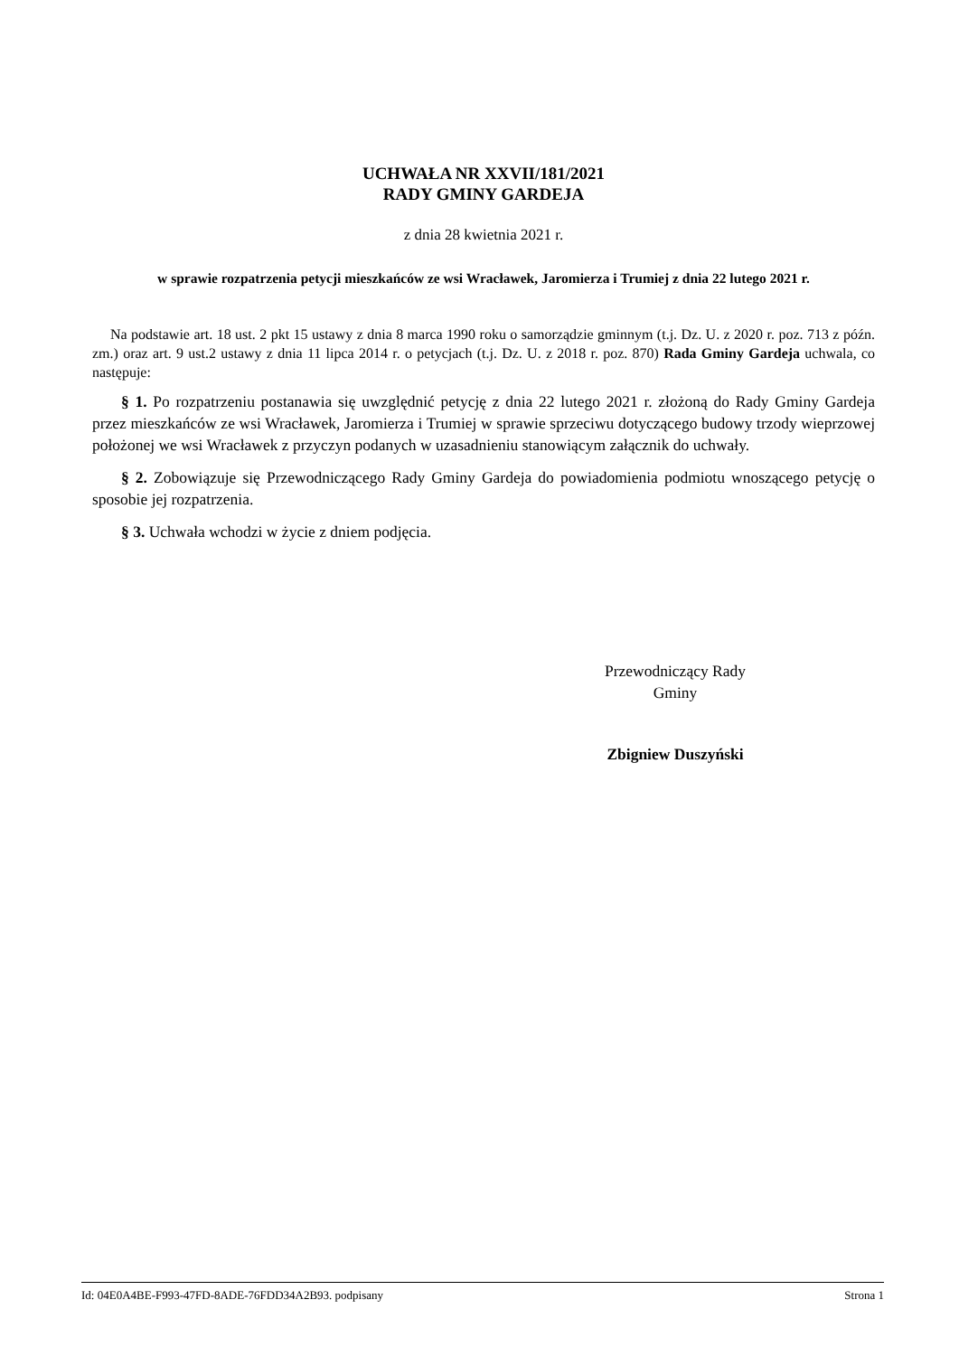UCHWAŁA NR XXVII/181/2021
RADY GMINY GARDEJA
z dnia 28 kwietnia 2021 r.
w sprawie rozpatrzenia petycji mieszkańców ze wsi Wracławek, Jaromierza i Trumiej z dnia 22 lutego 2021 r.
Na podstawie art. 18 ust. 2 pkt 15 ustawy z dnia 8 marca 1990 roku o samorządzie gminnym (t.j. Dz. U. z 2020 r. poz. 713 z późn. zm.) oraz art. 9 ust.2 ustawy z dnia 11 lipca 2014 r. o petycjach (t.j. Dz. U. z 2018 r. poz. 870) Rada Gminy Gardeja uchwala, co następuje:
§ 1. Po rozpatrzeniu postanawia się uwzględnić petycję z dnia 22 lutego 2021 r. złożoną do Rady Gminy Gardeja przez mieszkańców ze wsi Wracławek, Jaromierza i Trumiej w sprawie sprzeciwu dotyczącego budowy trzody wieprzowej położonej we wsi Wracławek z przyczyn podanych w uzasadnieniu stanowiącym załącznik do uchwały.
§ 2. Zobowiązuje się Przewodniczącego Rady Gminy Gardeja do powiadomienia podmiotu wnoszącego petycję o sposobie jej rozpatrzenia.
§ 3. Uchwała wchodzi w życie z dniem podjęcia.
Przewodniczący Rady
Gminy
Zbigniew Duszyński
Id: 04E0A4BE-F993-47FD-8ADE-76FDD34A2B93. podpisany Strona 1